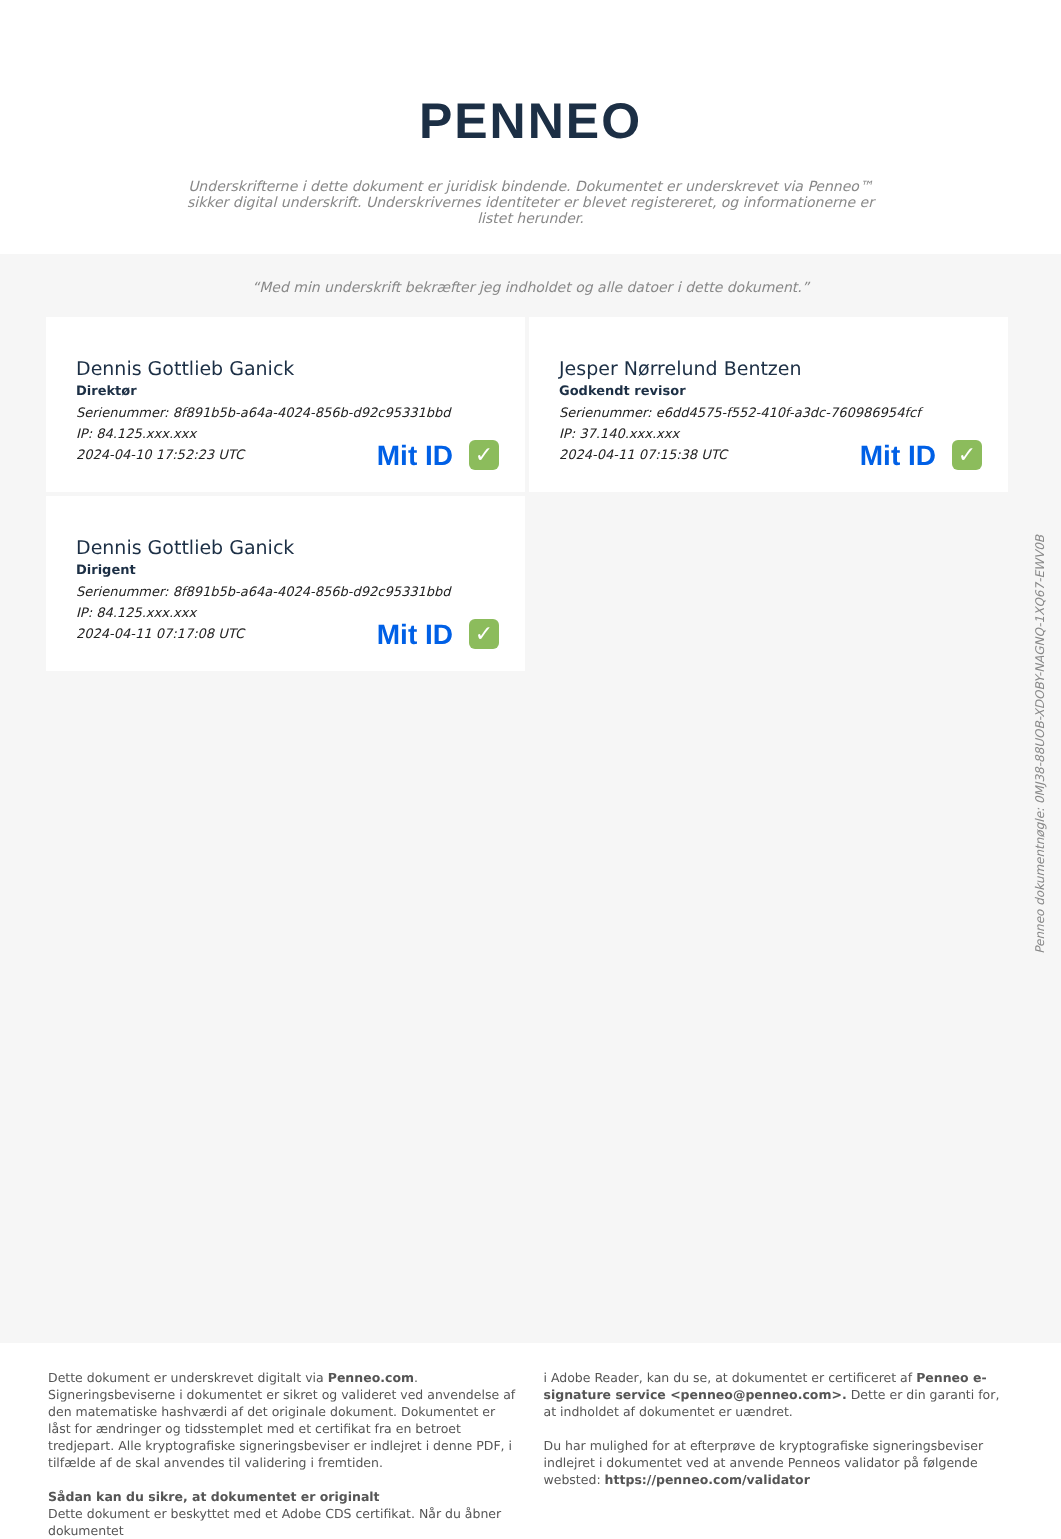PENNEO
Underskrifterne i dette dokument er juridisk bindende. Dokumentet er underskrevet via Penneo™ sikker digital underskrift. Underskrivernes identiteter er blevet registereret, og informationerne er listet herunder.
“Med min underskrift bekræfter jeg indholdet og alle datoer i dette dokument.”
Dennis Gottlieb Ganick
Direktør
Serienummer: 8f891b5b-a64a-4024-856b-d92c95331bbd
IP: 84.125.xxx.xxx
2024-04-10 17:52:23 UTC
Mit ID ✓
Jesper Nørrelund Bentzen
Godkendt revisor
Serienummer: e6dd4575-f552-410f-a3dc-760986954fcf
IP: 37.140.xxx.xxx
2024-04-11 07:15:38 UTC
Mit ID ✓
Dennis Gottlieb Ganick
Dirigent
Serienummer: 8f891b5b-a64a-4024-856b-d92c95331bbd
IP: 84.125.xxx.xxx
2024-04-11 07:17:08 UTC
Mit ID ✓
Penneo dokumentnøgle: 0MJ38-88UOB-XDOBY-NAGNQ-1XQ67-EWV0B
Dette dokument er underskrevet digitalt via Penneo.com. Signeringsbeviserne i dokumentet er sikret og valideret ved anvendelse af den matematiske hashværdi af det originale dokument. Dokumentet er låst for ændringer og tidsstemplet med et certifikat fra en betroet tredjepart. Alle kryptografiske signeringsbeviser er indlejret i denne PDF, i tilfælde af de skal anvendes til validering i fremtiden.
Sådan kan du sikre, at dokumentet er originalt
Dette dokument er beskyttet med et Adobe CDS certifikat. Når du åbner dokumentet
i Adobe Reader, kan du se, at dokumentet er certificeret af Penneo e-signature service <penneo@penneo.com>. Dette er din garanti for, at indholdet af dokumentet er uændret.
Du har mulighed for at efterprøve de kryptografiske signeringsbeviser indlejret i dokumentet ved at anvende Penneos validator på følgende websted: https://penneo.com/validator